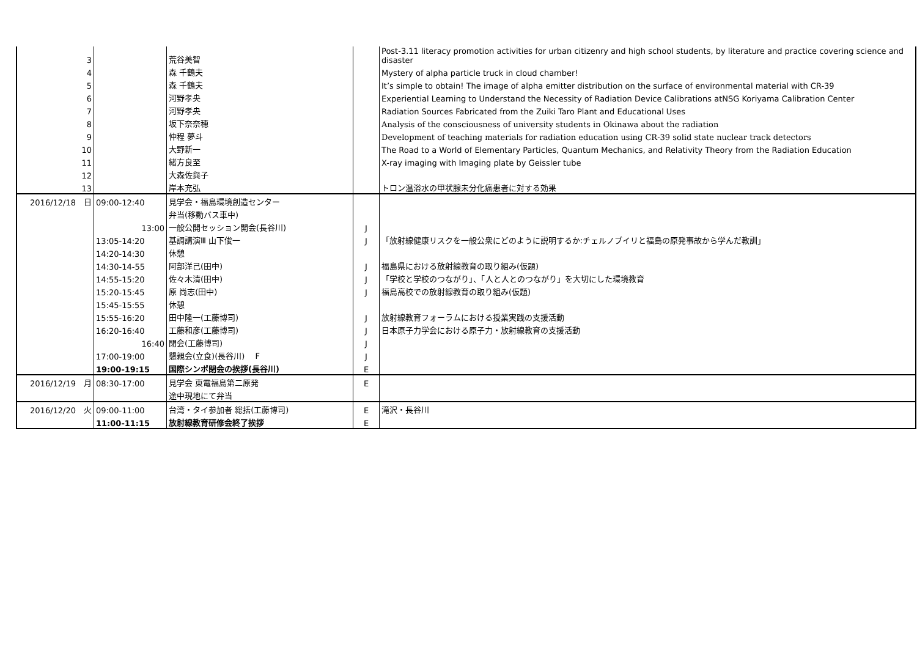| | 3 | | 荒谷美智 | | Post-3.11 literacy promotion activities for urban citizenry and high school students, by literature and practice covering science and disaster |
| | 4 | | 森 千鶴夫 | | Mystery of alpha particle truck in cloud chamber! |
| | 5 | | 森 千鶴夫 | | It’s simple to obtain! The image of alpha emitter distribution on the surface of environmental material with CR-39 |
| | 6 | | 河野孝央 | | Experiential Learning to Understand the Necessity of Radiation Device Calibrations atNSG Koriyama Calibration Center |
| | 7 | | 河野孝央 | | Radiation Sources Fabricated from the Zuiki Taro Plant and Educational Uses |
| | 8 | | 坂下奈奈穂 | | Analysis of the consciousness of university students in Okinawa about the radiation |
| | 9 | | 仲程 夢斗 | | Development of teaching materials for radiation education using CR-39 solid state nuclear track detectors |
| | 10 | | 大野新一 | | The Road to a World of Elementary Particles, Quantum Mechanics, and Relativity Theory from the Radiation Education |
| | 11 | | 緒方良至 | | X-ray imaging with Imaging plate by Geissler tube |
| | 12 | | 大森佐與子 | | |
| | 13 | | 岸本充弘 | | トロン温浴水の甲状腺未分化癌患者に対する効果 |
| 2016/12/18 | 日 | 09:00-12:40 | 見学会・福島環境創造センター | | |
| | | | 弁当(移動バス車中) | | |
| | | 13:00 | 一般公開セッション開会(長谷川) | J | |
| | | 13:05-14:20 | 基調講演Ⅲ 山下俊一 | J | 「放射線健康リスクを一般公衆にどのように説明するか:チェルノブイリと福島の原発事故から学んだ教訓」 |
| | | 14:20-14:30 | 休憩 | | |
| | | 14:30-14-55 | 阿部洋己(田中) | J | 福島県における放射線教育の取り組み(仮題) |
| | | 14:55-15:20 | 佐々木清(田中) | J | 「学校と学校のつながり」、「人と人とのつながり」を大切にした環境教育 |
| | | 15:20-15:45 | 原 尚志(田中) | J | 福島高校での放射線教育の取り組み(仮題) |
| | | 15:45-15:55 | 休憩 | | |
| | | 15:55-16:20 | 田中隆一(工藤博司) | J | 放射線教育フォーラムにおける授業実践の支援活動 |
| | | 16:20-16:40 | 工藤和彦(工藤博司) | J | 日本原子力学会における原子力・放射線教育の支援活動 |
| | | 16:40 | 閉会(工藤博司) | J | |
| | | 17:00-19:00 | 懇親会(立食)(長谷川) F | J | |
| | | 19:00-19:15 | 国際シンポ閉会の挨拶(長谷川) | E | |
| 2016/12/19 | 月 | 08:30-17:00 | 見学会 東電福島第二原発 | E | |
| | | | 途中現地にて弁当 | | |
| 2016/12/20 | 火 | 09:00-11:00 | 台湾・タイ参加者 総括(工藤博司) | E | 滝沢・長谷川 |
| | | 11:00-11:15 | 放射線教育研修会終了挨拶 | E | |